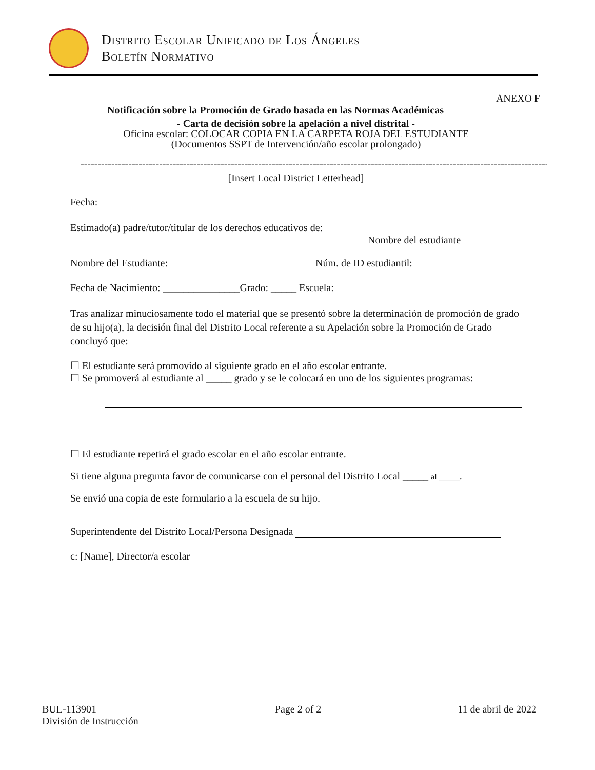Distrito Escolar Unificado de Los Ángeles
Boletín Normativo
ANEXO F
Notificación sobre la Promoción de Grado basada en las Normas Académicas
- Carta de decisión sobre la apelación a nivel distrital -
Oficina escolar: COLOCAR COPIA EN LA CARPETA ROJA DEL ESTUDIANTE
(Documentos SSPT de Intervención/año escolar prolongado)
------------------------------------------------------------------------------------------------------------------------------------------
[Insert Local District Letterhead]
Fecha:
Estimado(a) padre/tutor/titular de los derechos educativos de:
Nombre del estudiante
Nombre del Estudiante: Núm. de ID estudiantil:
Fecha de Nacimiento: _______________Grado: _____ Escuela:
Tras analizar minuciosamente todo el material que se presentó sobre la determinación de promoción de grado de su hijo(a), la decisión final del Distrito Local referente a su Apelación sobre la Promoción de Grado concluyó que:
☐ El estudiante será promovido al siguiente grado en el año escolar entrante.
☐ Se promoverá al estudiante al _____ grado y se le colocará en uno de los siguientes programas:
☐ El estudiante repetirá el grado escolar en el año escolar entrante.
Si tiene alguna pregunta favor de comunicarse con el personal del Distrito Local _____ al _____.
Se envió una copia de este formulario a la escuela de su hijo.
Superintendente del Distrito Local/Persona Designada
c: [Name], Director/a escolar
BUL-113901
División de Instrucción
Page 2 of 2 11 de abril de 2022